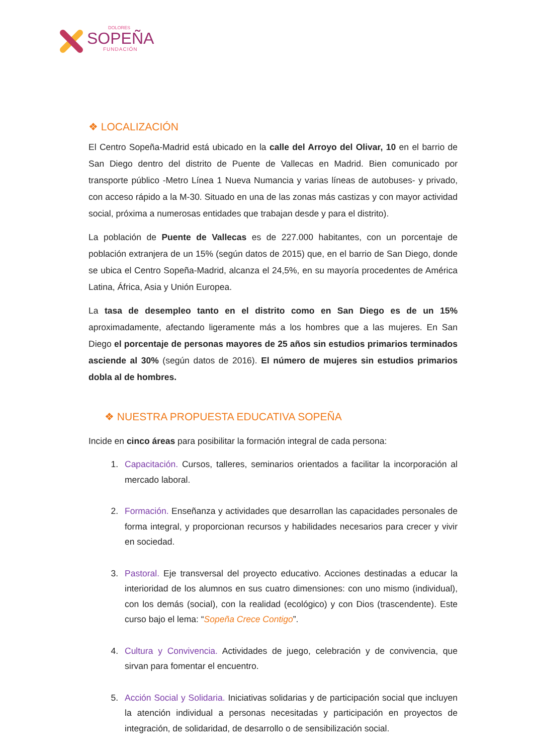DOLORES
SOPEÑA
FUNDACIÓN
❖ LOCALIZACIÓN
El Centro Sopeña-Madrid está ubicado en la calle del Arroyo del Olivar, 10 en el barrio de San Diego dentro del distrito de Puente de Vallecas en Madrid. Bien comunicado por transporte público -Metro Línea 1 Nueva Numancia y varias líneas de autobuses- y privado, con acceso rápido a la M-30. Situado en una de las zonas más castizas y con mayor actividad social, próxima a numerosas entidades que trabajan desde y para el distrito).
La población de Puente de Vallecas es de 227.000 habitantes, con un porcentaje de población extranjera de un 15% (según datos de 2015) que, en el barrio de San Diego, donde se ubica el Centro Sopeña-Madrid, alcanza el 24,5%, en su mayoría procedentes de América Latina, África, Asia y Unión Europea.
La tasa de desempleo tanto en el distrito como en San Diego es de un 15% aproximadamente, afectando ligeramente más a los hombres que a las mujeres. En San Diego el porcentaje de personas mayores de 25 años sin estudios primarios terminados asciende al 30% (según datos de 2016). El número de mujeres sin estudios primarios dobla al de hombres.
❖ NUESTRA PROPUESTA EDUCATIVA SOPEÑA
Incide en cinco áreas para posibilitar la formación integral de cada persona:
1. Capacitación. Cursos, talleres, seminarios orientados a facilitar la incorporación al mercado laboral.
2. Formación. Enseñanza y actividades que desarrollan las capacidades personales de forma integral, y proporcionan recursos y habilidades necesarios para crecer y vivir en sociedad.
3. Pastoral. Eje transversal del proyecto educativo. Acciones destinadas a educar la interioridad de los alumnos en sus cuatro dimensiones: con uno mismo (individual), con los demás (social), con la realidad (ecológico) y con Dios (trascendente). Este curso bajo el lema: “Sopeña Crece Contigo”.
4. Cultura y Convivencia. Actividades de juego, celebración y de convivencia, que sirvan para fomentar el encuentro.
5. Acción Social y Solidaria. Iniciativas solidarias y de participación social que incluyen la atención individual a personas necesitadas y participación en proyectos de integración, de solidaridad, de desarrollo o de sensibilización social.